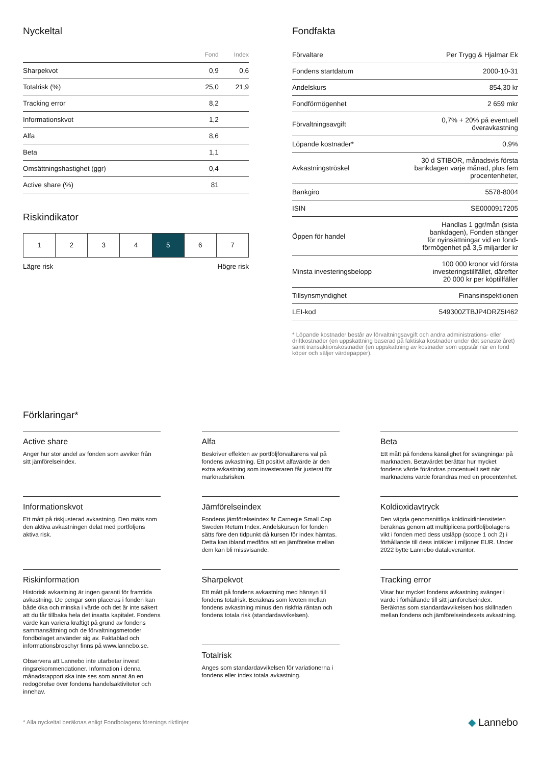Nyckeltal
| | Fond | Index |
| --- | --- | --- |
| Sharpekvot | 0,9 | 0,6 |
| Totalrisk (%) | 25,0 | 21,9 |
| Tracking error | 8,2 | |
| Informationskvot | 1,2 | |
| Alfa | 8,6 | |
| Beta | 1,1 | |
| Omsättningshastighet (ggr) | 0,4 | |
| Active share (%) | 81 | |
Riskindikator
1 2 3 4 5 6 7
Lägre risk Högre risk
Fondfakta
| Förvaltare | Per Trygg & Hjalmar Ek |
| Fondens startdatum | 2000-10-31 |
| Andelskurs | 854,30 kr |
| Fondförmögenhet | 2 659 mkr |
| Förvaltningsavgift | 0,7% + 20% på eventuell överavkastning |
| Löpande kostnader* | 0,9% |
| Avkastningströskel | 30 d STIBOR, månadsvis första bankdagen varje månad, plus fem procentenheter, |
| Bankgiro | 5578-8004 |
| ISIN | SE0000917205 |
| Öppen för handel | Handlas 1 ggr/mån (sista bankdagen), Fonden stänger för nyinsättningar vid en fond- förmögenhet på 3,5 miljarder kr |
| Minsta investeringsbelopp | 100 000 kronor vid första investeringstillfället, därefter 20 000 kr per köptillfäller |
| Tillsynsmyndighet | Finansinspektionen |
| LEI-kod | 549300ZTBJP4DRZ5I462 |
* Löpande kostnader består av förvaltningsavgift och andra administrations- eller driftkostnader (en uppskattning baserad på faktiska kostnader under det senaste året) samt transaktionskostnader (en uppskattning av kostnader som uppstår när en fond köper och säljer värdepapper).
Förklaringar*
Active share
Anger hur stor andel av fonden som avviker från sitt jämförelseindex.
Alfa
Beskriver effekten av portföljförvaltarens val på fondens avkastning. Ett positivt alfavärde är den extra avkastning som investeraren får justerat för marknadsrisken.
Beta
Ett mått på fondens känslighet för svängningar på marknaden. Betavärdet berättar hur mycket fondens värde förändras procentuellt sett när marknadens värde förändras med en procentenhet.
Informationskvot
Ett mått på riskjusterad avkastning. Den mäts som den aktiva avkastningen delat med portföljens aktiva risk.
Jämförelseindex
Fondens jämförelseindex är Carnegie Small Cap Sweden Return Index. Andelskursen för fonden sätts före den tidpunkt då kursen för index hämtas. Detta kan ibland medföra att en jämförelse mellan dem kan bli missvisande.
Koldioxidavtryck
Den vägda genomsnittliga koldioxidintensiteten beräknas genom att multiplicera portföljbolagens vikt i fonden med dess utsläpp (scope 1 och 2) i förhållande till dess intäkter i miljoner EUR. Under 2022 bytte Lannebo dataleverantör.
Riskinformation
Historisk avkastning är ingen garanti för framtida avkastning. De pengar som placeras i fonden kan både öka och minska i värde och det är inte säkert att du får tillbaka hela det insatta kapitalet. Fondens värde kan variera kraftigt på grund av fondens sammansättning och de förvaltningsmetoder fondbolaget använder sig av. Faktablad och informationsbroschyr finns på www.lannebo.se.
Observera att Lannebo inte utarbetar invest ringsrekommendationer. Information i denna månadsrapport ska inte ses som annat än en redogörelse över fondens handelsaktiviteter och innehav.
Sharpekvot
Ett mått på fondens avkastning med hänsyn till fondens totalrisk. Beräknas som kvoten mellan fondens avkastning minus den riskfria räntan och fondens totala risk (standardavvikelsen).
Totalrisk
Anges som standardavvikelsen för variationerna i fondens eller index totala avkastning.
Tracking error
Visar hur mycket fondens avkastning svänger i värde i förhållande till sitt jämförelseindex. Beräknas som standardavvikelsen hos skillnaden mellan fondens och jämförelseindexets avkastning.
* Alla nyckeltal beräknas enligt Fondbolagens förenings riktlinjer. ◆ Lannebo